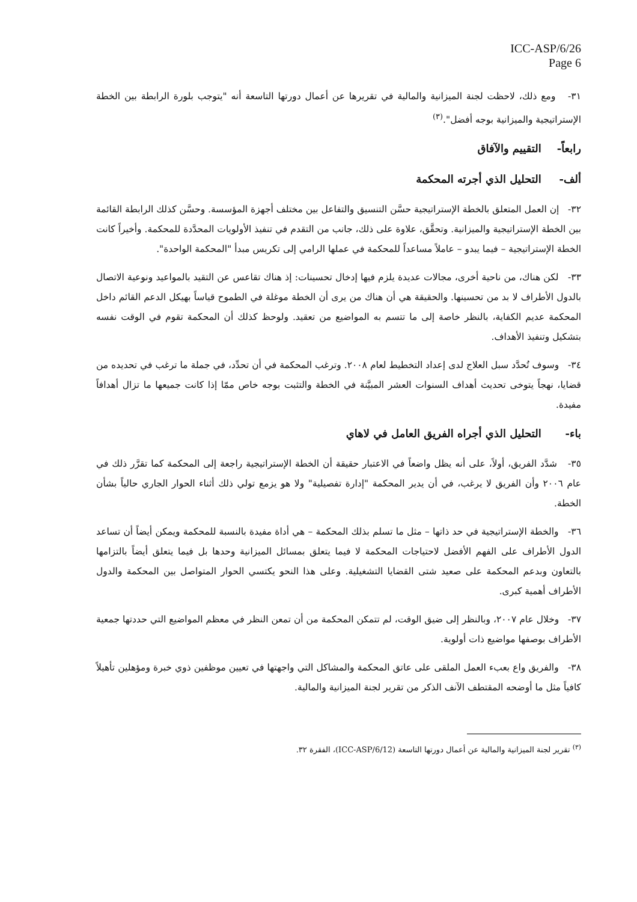ICC-ASP/6/26
Page 6
٣١- ومع ذلك، لاحظت لجنة الميزانية والمالية في تقريرها عن أعمال دورتها التاسعة أنه "يتوجب بلورة الرابطة بين الخطة الإستراتيجية والميزانية بوجه أفضل".<sup>(٣)</sup>
رابعاً- التقييم والآفاق
ألف- التحليل الذي أجرته المحكمة
٣٢- إن العمل المتعلق بالخطة الإستراتيجية حسَّن التنسيق والتفاعل بين مختلف أجهزة المؤسسة. وحسَّن كذلك الرابطة القائمة بين الخطة الإستراتيجية والميزانية. وتحقَّق، علاوة على ذلك، جانب من التقدم في تنفيذ الأولويات المحدَّدة للمحكمة. وأخيراً كانت الخطة الإستراتيجية – فيما يبدو – عاملاً مساعداً للمحكمة في عملها الرامي إلى تكريس مبدأ "المحكمة الواحدة".
٣٣- لكن هناك، من ناحية أخرى، مجالات عديدة يلزم فيها إدخال تحسينات: إذ هناك تقاعس عن التقيد بالمواعيد ونوعية الاتصال بالدول الأطراف لا بد من تحسينها. والحقيقة هي أن هناك من يرى أن الخطة موغلة في الطموح قياساً بهيكل الدعم القائم داخل المحكمة عديم الكفاية، بالنظر خاصة إلى ما تتسم به المواضيع من تعقيد. ولوحظ كذلك أن المحكمة تقوم في الوقت نفسه بتشكيل وتنفيذ الأهداف.
٣٤- وسوف تُحدَّد سبل العلاج لدى إعداد التخطيط لعام ٢٠٠٨. وترغب المحكمة في أن تحدِّد، في جملة ما ترغب في تحديده من قضايا، نهجاً يتوخى تحديث أهداف السنوات العشر المبيَّنة في الخطة والتثبت بوجه خاص ممّا إذا كانت جميعها ما تزال أهدافاً مفيدة.
باء- التحليل الذي أجراه الفريق العامل في لاهاي
٣٥- شدَّد الفريق، أولاً، على أنه يظل واضعاً في الاعتبار حقيقة أن الخطة الإستراتيجية راجعة إلى المحكمة كما تقرَّر ذلك في عام ٢٠٠٦ وأن الفريق لا يرغب، في أن يدير المحكمة "إدارة تفصيلية" ولا هو يزمع تولي ذلك أثناء الحوار الجاري حالياً بشأن الخطة.
٣٦- والخطة الإستراتيجية في حد ذاتها – مثل ما تسلم بذلك المحكمة – هي أداة مفيدة بالنسبة للمحكمة ويمكن أيضاً أن تساعد الدول الأطراف على الفهم الأفضل لاحتياجات المحكمة لا فيما يتعلق بمسائل الميزانية وحدها بل فيما يتعلق أيضاً بالتزامها بالتعاون وبدعم المحكمة على صعيد شتى القضايا التشغيلية. وعلى هذا النحو يكتسي الحوار المتواصل بين المحكمة والدول الأطراف أهمية كبرى.
٣٧- وخلال عام ٢٠٠٧، وبالنظر إلى ضيق الوقت، لم تتمكن المحكمة من أن تمعن النظر في معظم المواضيع التي حددتها جمعية الأطراف بوصفها مواضيع ذات أولوية.
٣٨- والفريق واع بعبء العمل الملقى على عاتق المحكمة والمشاكل التي واجهتها في تعيين موظفين ذوي خبرة ومؤهلين تأهيلاً كافياً مثل ما أوضحه المقتطف الآنف الذكر من تقرير لجنة الميزانية والمالية.
<sup>(٣)</sup> تقرير لجنة الميزانية والمالية عن أعمال دورتها التاسعة (ICC-ASP/6/12)، الفقرة ٣٢.